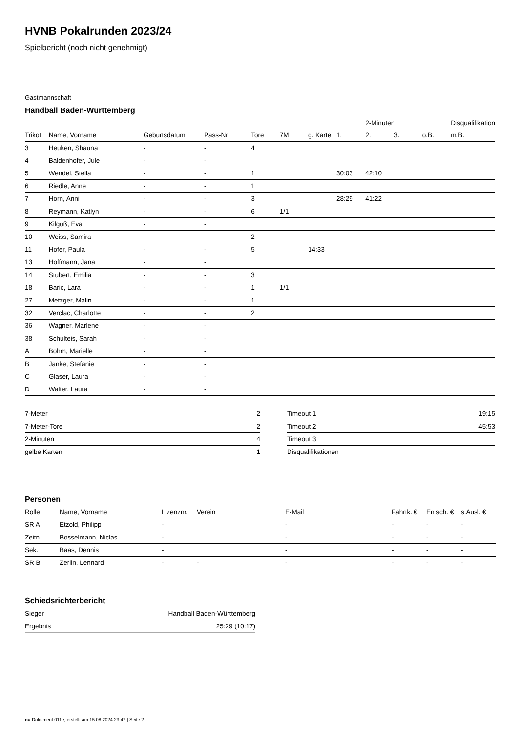HVNB Pokalrunden 2023/24
Spielbericht (noch nicht genehmigt)
Gastmannschaft
Handball Baden-Württemberg
| | | | | | | | | 2-Minuten | | | Disqualifikation |
| --- | --- | --- | --- | --- | --- | --- | --- | --- | --- | --- | --- |
| Trikot | Name, Vorname | Geburtsdatum | Pass-Nr | Tore | 7M | g. Karte | 1. | 2. | 3. | o.B. | m.B. |
| 3 | Heuken, Shauna | - | - | 4 | | | | | | | |
| 4 | Baldenhofer, Jule | - | - | | | | | | | | |
| 5 | Wendel, Stella | - | - | 1 | | | 30:03 | 42:10 | | | |
| 6 | Riedle, Anne | - | - | 1 | | | | | | | |
| 7 | Horn, Anni | - | - | 3 | | | 28:29 | 41:22 | | | |
| 8 | Reymann, Katlyn | - | - | 6 | 1/1 | | | | | | |
| 9 | Kilguß, Eva | - | - | | | | | | | | |
| 10 | Weiss, Samira | - | - | 2 | | | | | | | |
| 11 | Hofer, Paula | - | - | 5 | | 14:33 | | | | | |
| 13 | Hoffmann, Jana | - | - | | | | | | | | |
| 14 | Stubert, Emilia | - | - | 3 | | | | | | | |
| 18 | Baric, Lara | - | - | 1 | 1/1 | | | | | | |
| 27 | Metzger, Malin | - | - | 1 | | | | | | | |
| 32 | Verclac, Charlotte | - | - | 2 | | | | | | | |
| 36 | Wagner, Marlene | - | - | | | | | | | | |
| 38 | Schulteis, Sarah | - | - | | | | | | | | |
| A | Bohm, Marielle | - | - | | | | | | | | |
| B | Janke, Stefanie | - | - | | | | | | | | |
| C | Glaser, Laura | - | - | | | | | | | | |
| D | Walter, Laura | - | - | | | | | | | | |
| 7-Meter | 2 |
| 7-Meter-Tore | 2 |
| 2-Minuten | 4 |
| gelbe Karten | 1 |
| Timeout 1 | 19:15 |
| Timeout 2 | 45:53 |
| Timeout 3 | |
| Disqualifikationen | |
Personen
| Rolle | Name, Vorname | Lizenznr. | Verein | E-Mail | Fahrtk. € | Entsch. € | s.Ausl. € |
| --- | --- | --- | --- | --- | --- | --- | --- |
| SR A | Etzold, Philipp | - | | - | - | - | - |
| Zeitn. | Bosselmann, Niclas | - | | - | - | - | - |
| Sek. | Baas, Dennis | - | | - | - | - | - |
| SR B | Zerlin, Lennard | - | - | - | - | - | - |
Schiedsrichterbericht
| Sieger | Handball Baden-Württemberg |
| Ergebnis | 25:29 (10:17) |
nu.Dokument 011e, erstellt am 15.08.2024 23:47 | Seite 2